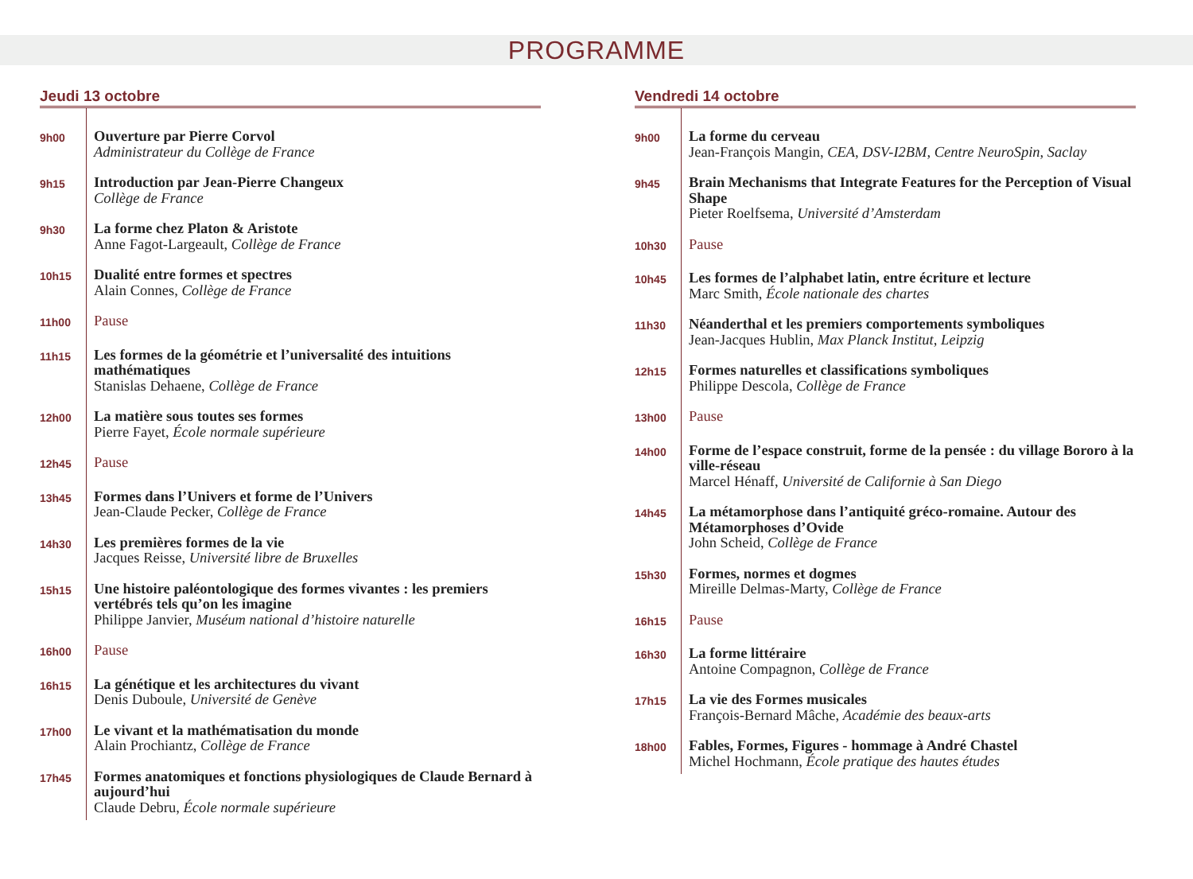PROGRAMME
Jeudi 13 octobre
9h00
Ouverture par Pierre Corvol
Administrateur du Collège de France
9h15
Introduction par Jean-Pierre Changeux
Collège de France
9h30
La forme chez Platon & Aristote
Anne Fagot-Largeault, Collège de France
10h15
Dualité entre formes et spectres
Alain Connes, Collège de France
11h00
Pause
11h15
Les formes de la géométrie et l’universalité des intuitions mathématiques
Stanislas Dehaene, Collège de France
12h00
La matière sous toutes ses formes
Pierre Fayet, École normale supérieure
12h45
Pause
13h45
Formes dans l’Univers et forme de l’Univers
Jean-Claude Pecker, Collège de France
14h30
Les premières formes de la vie
Jacques Reisse, Université libre de Bruxelles
15h15
Une histoire paléontologique des formes vivantes : les premiers vertébrés tels qu’on les imagine
Philippe Janvier, Muséum national d’histoire naturelle
16h00
Pause
16h15
La génétique et les architectures du vivant
Denis Duboule, Université de Genève
17h00
Le vivant et la mathématisation du monde
Alain Prochiantz, Collège de France
17h45
Formes anatomiques et fonctions physiologiques de Claude Bernard à aujourd’hui
Claude Debru, École normale supérieure
Vendredi 14 octobre
9h00
La forme du cerveau
Jean-François Mangin, CEA, DSV-I2BM, Centre NeuroSpin, Saclay
9h45
Brain Mechanisms that Integrate Features for the Perception of Visual Shape
Pieter Roelfsema, Université d’Amsterdam
10h30
Pause
10h45
Les formes de l’alphabet latin, entre écriture et lecture
Marc Smith, École nationale des chartes
11h30
Néanderthal et les premiers comportements symboliques
Jean-Jacques Hublin, Max Planck Institut, Leipzig
12h15
Formes naturelles et classifications symboliques
Philippe Descola, Collège de France
13h00
Pause
14h00
Forme de l’espace construit, forme de la pensée : du village Bororo à la ville-réseau
Marcel Hénaff, Université de Californie à San Diego
14h45
La métamorphose dans l’antiquité gréco-romaine. Autour des Métamorphoses d’Ovide
John Scheid, Collège de France
15h30
Formes, normes et dogmes
Mireille Delmas-Marty, Collège de France
16h15
Pause
16h30
La forme littéraire
Antoine Compagnon, Collège de France
17h15
La vie des Formes musicales
François-Bernard Mâche, Académie des beaux-arts
18h00
Fables, Formes, Figures - hommage à André Chastel
Michel Hochmann, École pratique des hautes études